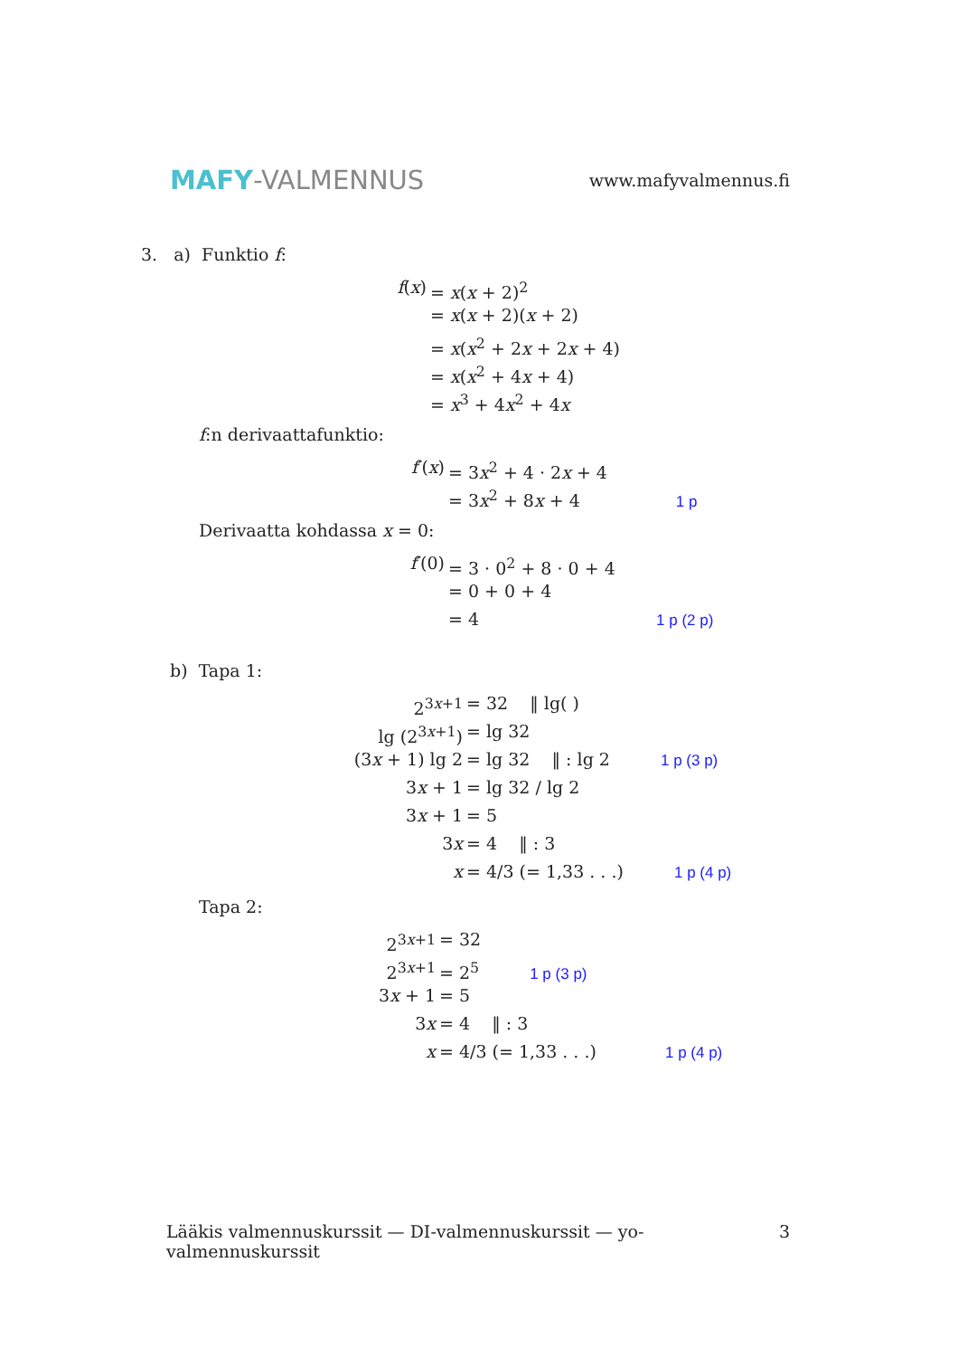MAFY-VALMENNUS
www.mafyvalmennus.fi
3. a) Funktio f:
f(x)
= x(x + 2)<sup>2</sup>
= x(x + 2)(x + 2)
= x(x<sup>2</sup> + 2x + 2x + 4)
= x(x<sup>2</sup> + 4x + 4)
= x<sup>3</sup> + 4x<sup>2</sup> + 4x
f:n derivaattafunktio:
f′(x)
= 3x<sup>2</sup> + 4 · 2x + 4
= 3x<sup>2</sup> + 8x + 4 1 p
Derivaatta kohdassa x = 0:
f′(0)
= 3 · 0<sup>2</sup> + 8 · 0 + 4
= 0 + 0 + 4
= 4 1 p (2 p)
b) Tapa 1:
2<sup>3x+1</sup>
= 32 ‖ lg( )
lg (2<sup>3x+1</sup>)
= lg 32
(3x + 1) lg 2
= lg 32 ‖ : lg 2 1 p (3 p)
3x + 1
= lg 32 / lg 2
3x + 1
= 5
3x
= 4 ‖ : 3
x
= 4/3 (= 1,33 . . .) 1 p (4 p)
Tapa 2:
2<sup>3x+1</sup>
= 32
2<sup>3x+1</sup>
= 2<sup>5</sup> 1 p (3 p)
3x + 1
= 5
3x
= 4 ‖ : 3
x
= 4/3 (= 1,33 . . .) 1 p (4 p)
Lääkis valmennuskurssit — DI-valmennuskurssit — yo-valmennuskurssit 3